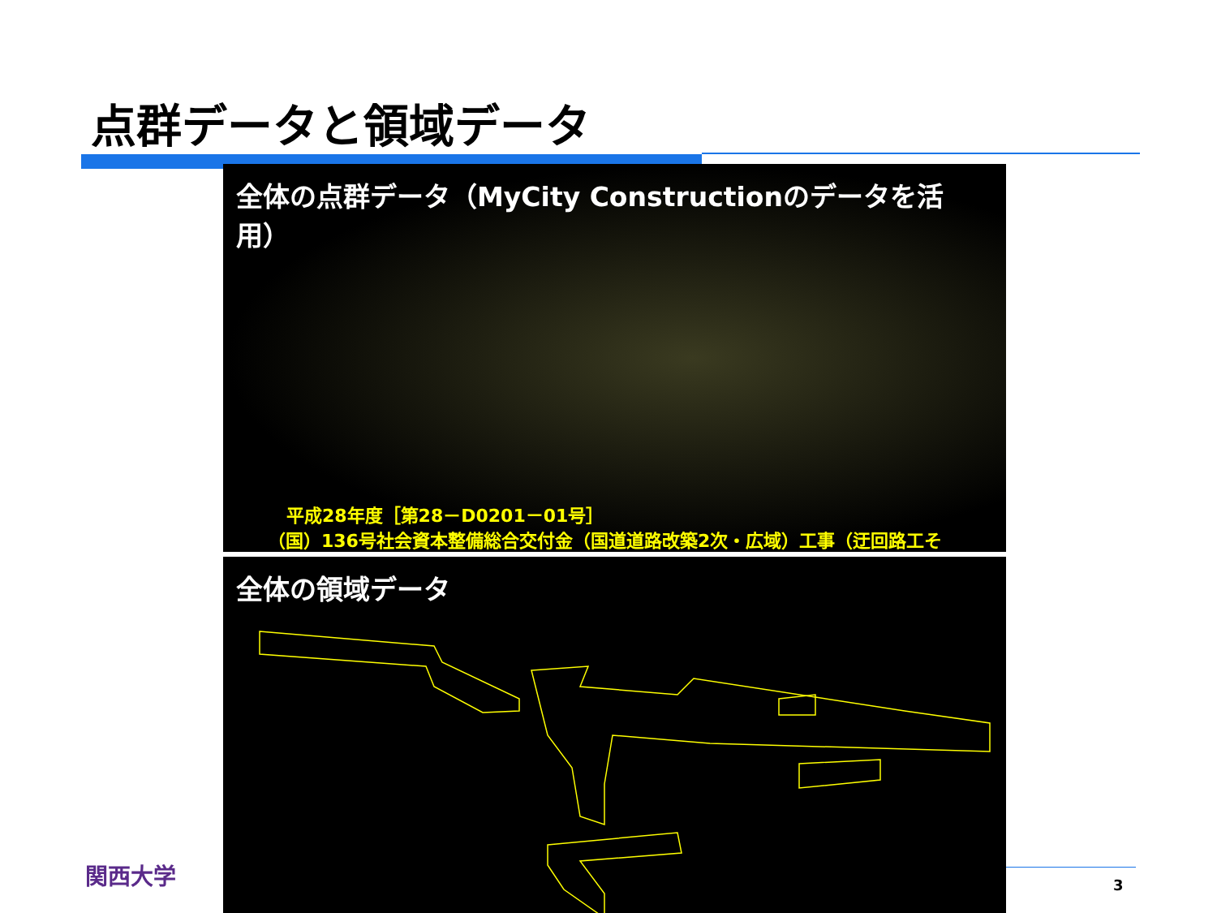点群データと領域データ
全体の点群データ（MyCity Constructionのデータを活用）
平成28年度［第28－D0201－01号］
（国）136号社会資本整備総合交付金（国道道路改築2次・広域）工事（迂回路工そ
全体の領域データ
関西大学 3